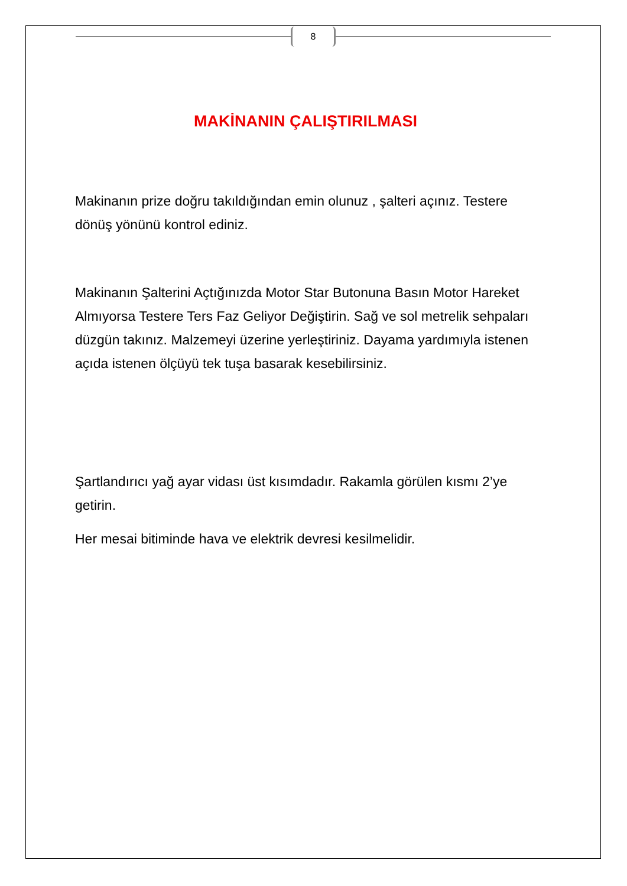8
MAKİNANIN ÇALIŞTIRILMASI
Makinanın prize doğru takıldığından emin olunuz , şalteri açınız. Testere dönüş yönünü kontrol ediniz.
Makinanın Şalterini Açtığınızda Motor Star Butonuna Basın Motor Hareket Almıyorsa Testere Ters Faz Geliyor Değiştirin. Sağ ve sol metrelik sehpaları düzgün takınız. Malzemeyi üzerine yerleştiriniz. Dayama yardımıyla istenen açıda istenen ölçüyü tek tuşa basarak kesebilirsiniz.
Şartlandırıcı yağ ayar vidası üst kısımdadır. Rakamla görülen kısmı 2’ye getirin.
Her mesai bitiminde hava ve elektrik devresi kesilmelidir.